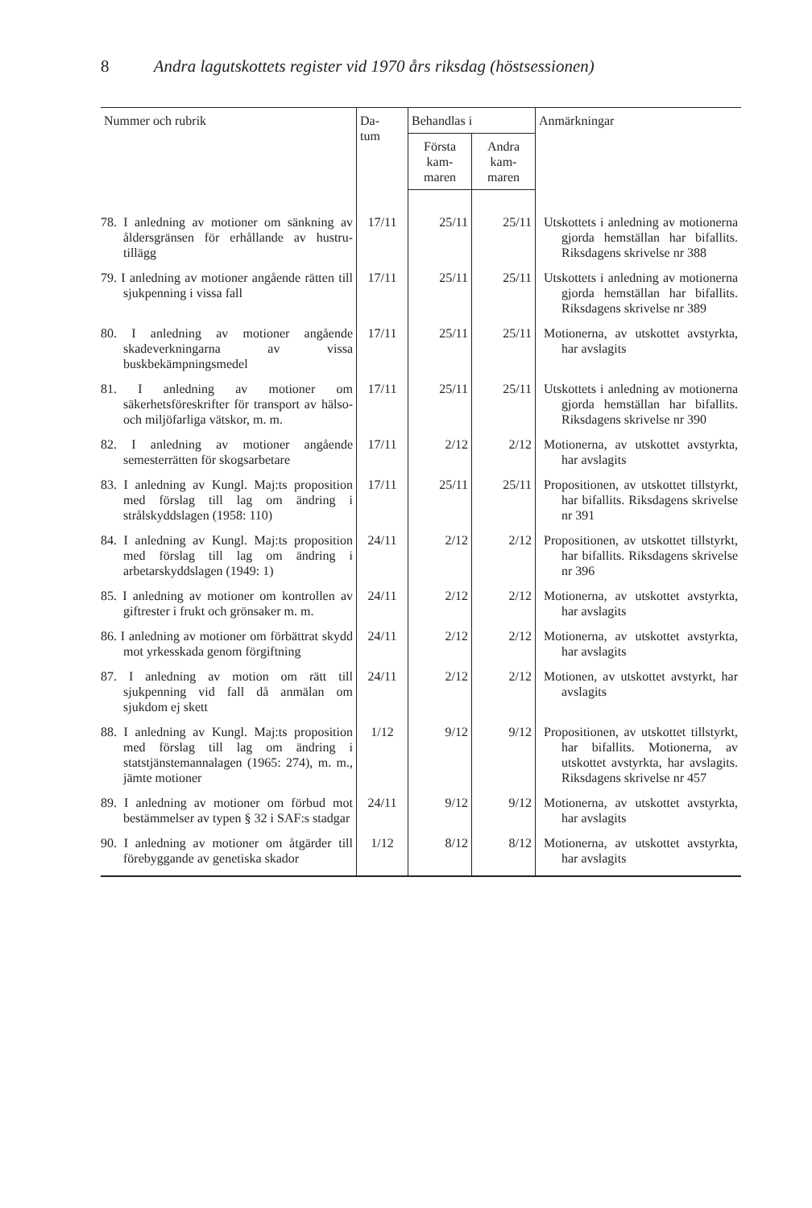8 Andra lagutskottets register vid 1970 års riksdag (höstsessionen)
| Nummer och rubrik | Da- tum | Behandlas i | | Anmärkningar |
| --- | --- | --- | --- | --- |
| | | Första kam- maren | Andra kam- maren | |
| 78. I anledning av motioner om sänkning av åldersgränsen för erhållande av hustru-tillägg | 17/11 | 25/11 | 25/11 | Utskottets i anledning av motionerna gjorda hemställan har bifallits. Riksdagens skrivelse nr 388 |
| 79. I anledning av motioner angående rätten till sjukpenning i vissa fall | 17/11 | 25/11 | 25/11 | Utskottets i anledning av motionerna gjorda hemställan har bifallits. Riksdagens skrivelse nr 389 |
| 80. I anledning av motioner angående skadeverkningarna av vissa buskbekämpningsmedel | 17/11 | 25/11 | 25/11 | Motionerna, av utskottet avstyrkta, har avslagits |
| 81. I anledning av motioner om säkerhetsföreskrifter för transport av hälso- och miljöfarliga vätskor, m. m. | 17/11 | 25/11 | 25/11 | Utskottets i anledning av motionerna gjorda hemställan har bifallits. Riksdagens skrivelse nr 390 |
| 82. I anledning av motioner angående semesterrätten för skogsarbetare | 17/11 | 2/12 | 2/12 | Motionerna, av utskottet avstyrkta, har avslagits |
| 83. I anledning av Kungl. Maj:ts proposition med förslag till lag om ändring i strålskyddslagen (1958: 110) | 17/11 | 25/11 | 25/11 | Propositionen, av utskottet tillstyrkt, har bifallits. Riksdagens skrivelse nr 391 |
| 84. I anledning av Kungl. Maj:ts proposition med förslag till lag om ändring i arbetarskyddslagen (1949: 1) | 24/11 | 2/12 | 2/12 | Propositionen, av utskottet tillstyrkt, har bifallits. Riksdagens skrivelse nr 396 |
| 85. I anledning av motioner om kontrollen av giftrester i frukt och grönsaker m. m. | 24/11 | 2/12 | 2/12 | Motionerna, av utskottet avstyrkta, har avslagits |
| 86. I anledning av motioner om förbättrat skydd mot yrkesskada genom förgiftning | 24/11 | 2/12 | 2/12 | Motionerna, av utskottet avstyrkta, har avslagits |
| 87. I anledning av motion om rätt till sjukpenning vid fall då anmälan om sjukdom ej skett | 24/11 | 2/12 | 2/12 | Motionen, av utskottet avstyrkt, har avslagits |
| 88. I anledning av Kungl. Maj:ts proposition med förslag till lag om ändring i statstjänstemannalagen (1965: 274), m. m., jämte motioner | 1/12 | 9/12 | 9/12 | Propositionen, av utskottet tillstyrkt, har bifallits. Motionerna, av utskottet avstyrkta, har avslagits. Riksdagens skrivelse nr 457 |
| 89. I anledning av motioner om förbud mot bestämmelser av typen § 32 i SAF:s stadgar | 24/11 | 9/12 | 9/12 | Motionerna, av utskottet avstyrkta, har avslagits |
| 90. I anledning av motioner om åtgärder till förebyggande av genetiska skador | 1/12 | 8/12 | 8/12 | Motionerna, av utskottet avstyrkta, har avslagits |